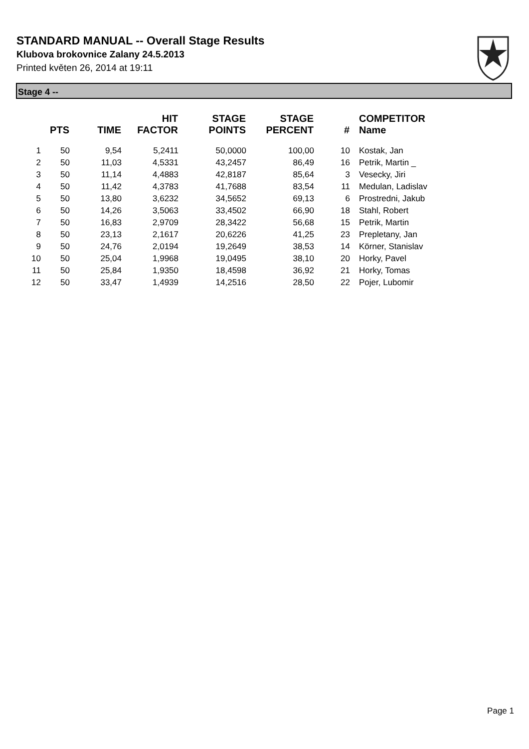STANDARD MANUAL -- Overall Stage Results
Klubova brokovnice Zalany 24.5.2013
Printed květen 26, 2014 at 19:11
Stage 4 --
| | PTS | TIME | HIT FACTOR | STAGE POINTS | STAGE PERCENT | # | COMPETITOR Name |
| --- | --- | --- | --- | --- | --- | --- | --- |
| 1 | 50 | 9,54 | 5,2411 | 50,0000 | 100,00 | 10 | Kostak, Jan |
| 2 | 50 | 11,03 | 4,5331 | 43,2457 | 86,49 | 16 | Petrik, Martin _ |
| 3 | 50 | 11,14 | 4,4883 | 42,8187 | 85,64 | 3 | Vesecky, Jiri |
| 4 | 50 | 11,42 | 4,3783 | 41,7688 | 83,54 | 11 | Medulan, Ladislav |
| 5 | 50 | 13,80 | 3,6232 | 34,5652 | 69,13 | 6 | Prostredni, Jakub |
| 6 | 50 | 14,26 | 3,5063 | 33,4502 | 66,90 | 18 | Stahl, Robert |
| 7 | 50 | 16,83 | 2,9709 | 28,3422 | 56,68 | 15 | Petrik, Martin |
| 8 | 50 | 23,13 | 2,1617 | 20,6226 | 41,25 | 23 | Prepletany, Jan |
| 9 | 50 | 24,76 | 2,0194 | 19,2649 | 38,53 | 14 | Körner, Stanislav |
| 10 | 50 | 25,04 | 1,9968 | 19,0495 | 38,10 | 20 | Horky, Pavel |
| 11 | 50 | 25,84 | 1,9350 | 18,4598 | 36,92 | 21 | Horky, Tomas |
| 12 | 50 | 33,47 | 1,4939 | 14,2516 | 28,50 | 22 | Pojer, Lubomir |
Page 1